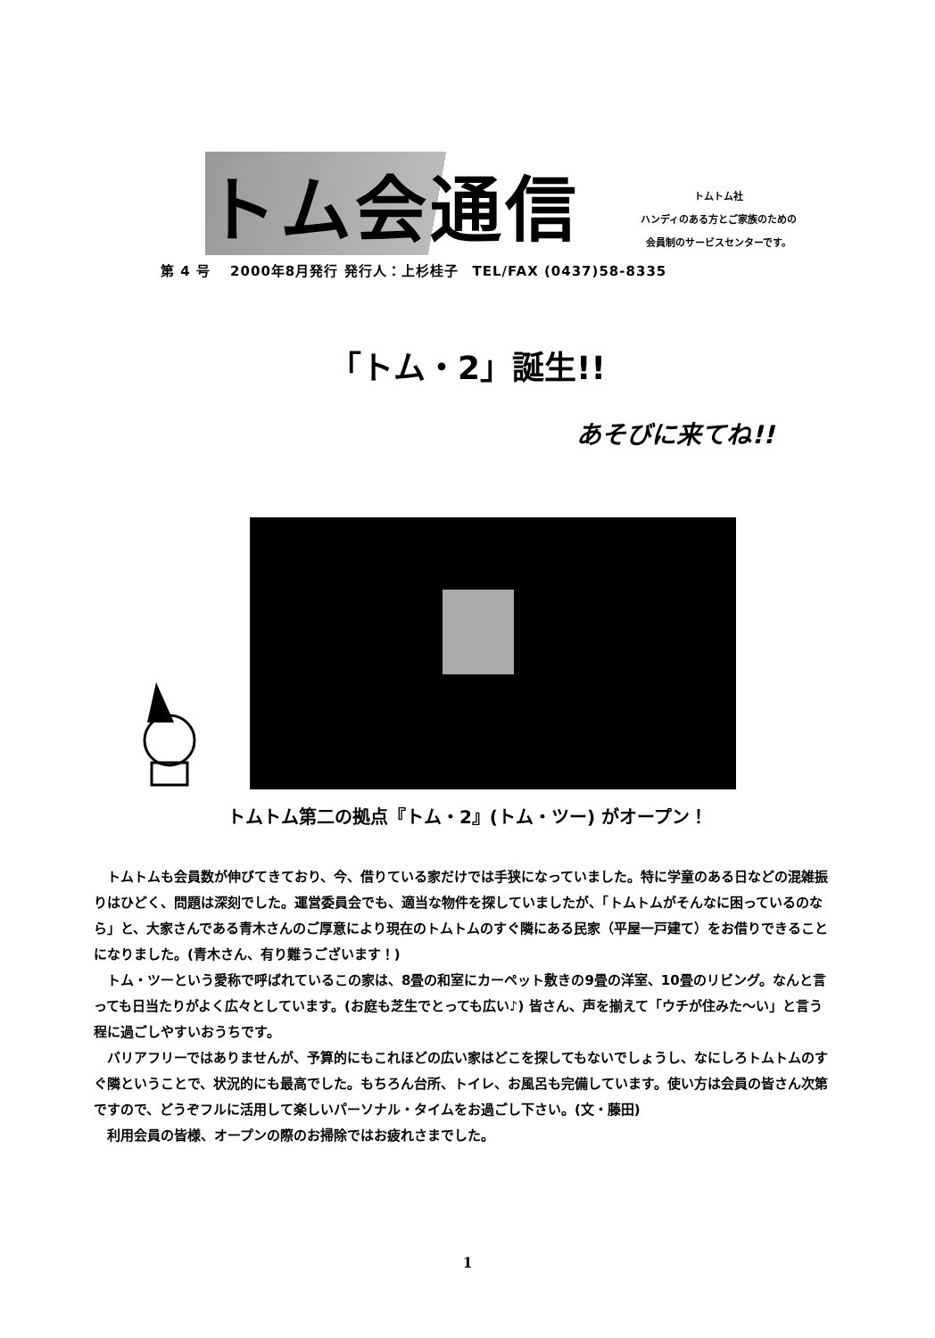トム会通信
トムトム社
ハンディのある方とご家族のための
会員制のサービスセンターです。
第 4 号　 2000年8月発行 発行人：上杉桂子　TEL/FAX (0437)58-8335
「トム・2」誕生!!
あそびに来てね!!
トムトム第二の拠点『トム・2』(トム・ツー) がオープン！
トムトムも会員数が伸びてきており、今、借りている家だけでは手狭になっていました。特に学童のある日などの混雑振りはひどく、問題は深刻でした。運営委員会でも、適当な物件を探していましたが、「トムトムがそんなに困っているのなら」と、大家さんである青木さんのご厚意により現在のトムトムのすぐ隣にある民家（平屋一戸建て）をお借りできることになりました。(青木さん、有り難うございます！)
トム・ツーという愛称で呼ばれているこの家は、8畳の和室にカーペット敷きの9畳の洋室、10畳のリビング。なんと言っても日当たりがよく広々としています。(お庭も芝生でとっても広い♪) 皆さん、声を揃えて「ウチが住みた〜い」と言う程に過ごしやすいおうちです。
バリアフリーではありませんが、予算的にもこれほどの広い家はどこを探してもないでしょうし、なにしろトムトムのすぐ隣ということで、状況的にも最高でした。もちろん台所、トイレ、お風呂も完備しています。使い方は会員の皆さん次第ですので、どうぞフルに活用して楽しいパーソナル・タイムをお過ごし下さい。(文・藤田)
利用会員の皆様、オープンの際のお掃除ではお疲れさまでした。
1